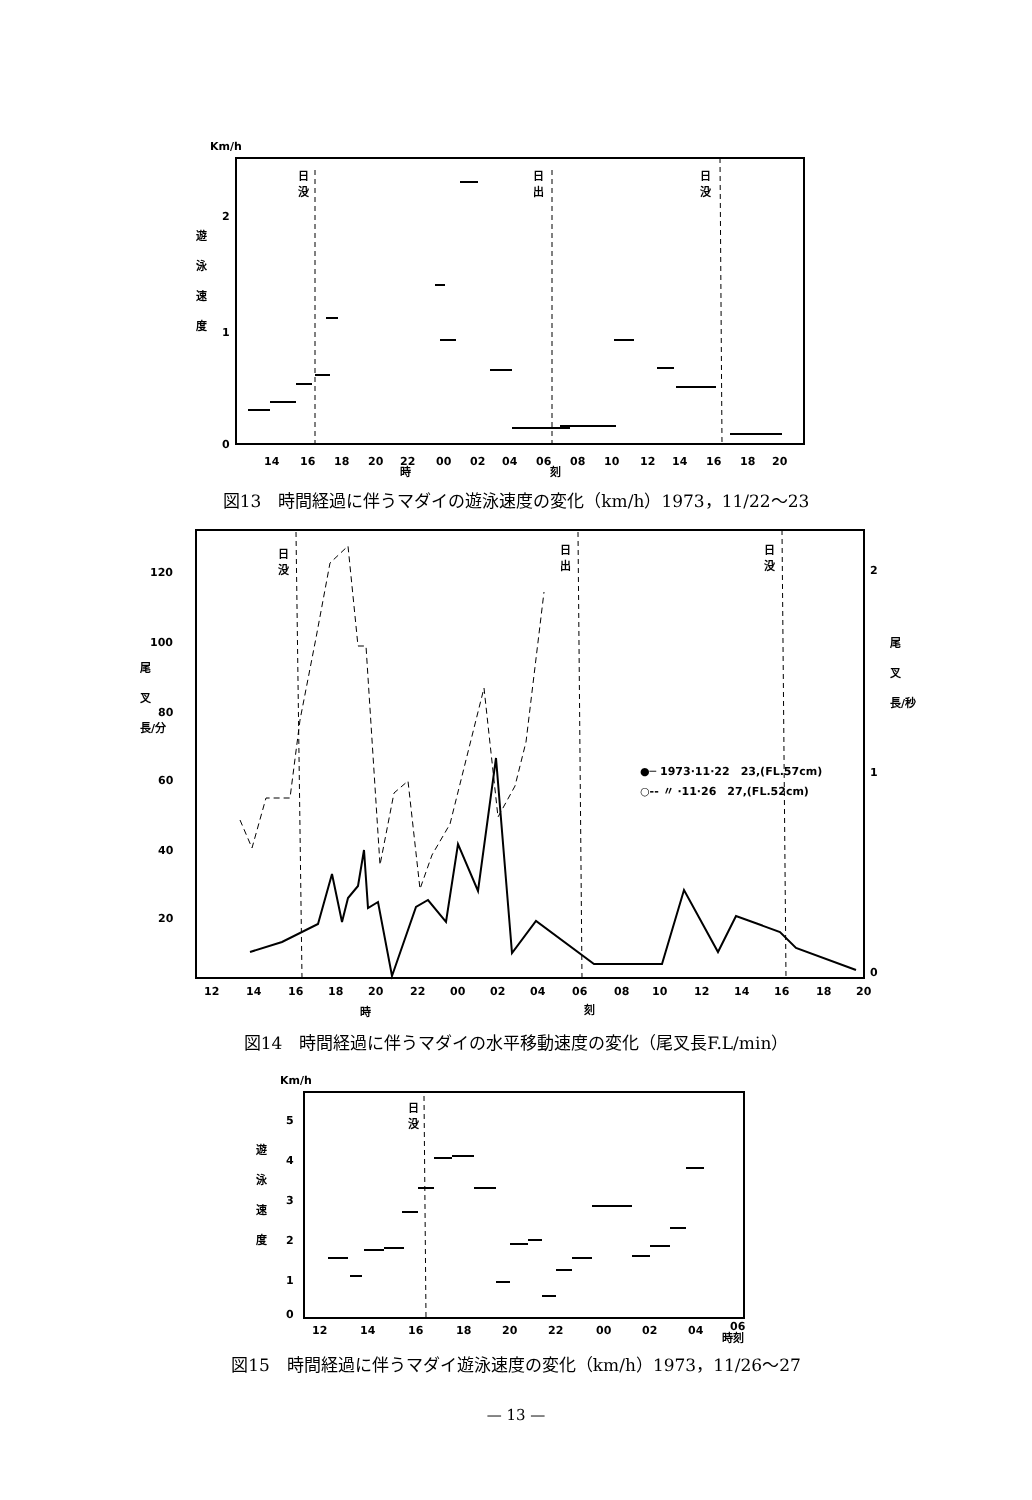Km/h
2
1
0
遊
泳
速
度
日
没
日
出
日
没
14
16
18
20
22
00
02
04
06
08
10
12
14
16
18
20
時
刻
図13　時間経過に伴うマダイの遊泳速度の変化（km/h）1973，11/22～23
120
100
80
60
40
20
尾
叉
長/分
2
1
0
尾
叉
長/秒
日
没
日
出
日
没
●─ 1973·11·22　23,(FL.57cm)
○-- 〃 ·11·26　27,(FL.52cm)
12
14
16
18
20
22
00
02
04
06
08
10
12
14
16
18
20
時
刻
図14　時間経過に伴うマダイの水平移動速度の変化（尾叉長F.L/min）
Km/h
5
4
3
2
1
0
遊
泳
速
度
日
没
12
14
16
18
20
22
00
02
04
06
時刻
図15　時間経過に伴うマダイ遊泳速度の変化（km/h）1973，11/26～27
— 13 —